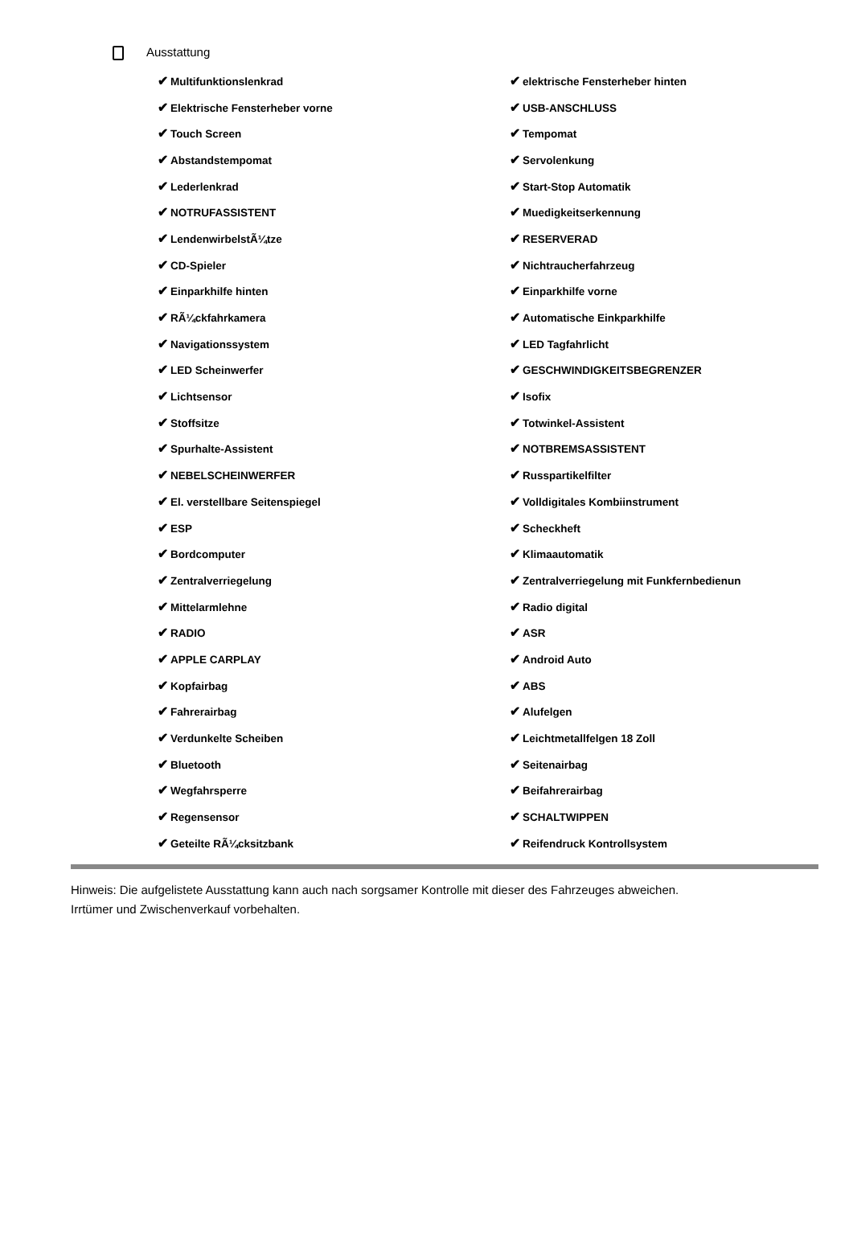Ausstattung
| ✔ Multifunktionslenkrad | ✔ elektrische Fensterheber hinten |
| ✔ Elektrische Fensterheber vorne | ✔ USB-ANSCHLUSS |
| ✔ Touch Screen | ✔ Tempomat |
| ✔ Abstandstempomat | ✔ Servolenkung |
| ✔ Lederlenkrad | ✔ Start-Stop Automatik |
| ✔ NOTRUFASSISTENT | ✔ Muedigkeitserkennung |
| ✔ LendenwirbelstÃ¼tze | ✔ RESERVERAD |
| ✔ CD-Spieler | ✔ Nichtraucherfahrzeug |
| ✔ Einparkhilfe hinten | ✔ Einparkhilfe vorne |
| ✔ RÃ¼ckfahrkamera | ✔ Automatische Einkparkhilfe |
| ✔ Navigationssystem | ✔ LED Tagfahrlicht |
| ✔ LED Scheinwerfer | ✔ GESCHWINDIGKEITSBEGRENZER |
| ✔ Lichtsensor | ✔ Isofix |
| ✔ Stoffsitze | ✔ Totwinkel-Assistent |
| ✔ Spurhalte-Assistent | ✔ NOTBREMSASSISTENT |
| ✔ NEBELSCHEINWERFER | ✔ Russpartikelfilter |
| ✔ El. verstellbare Seitenspiegel | ✔ Volldigitales Kombiinstrument |
| ✔ ESP | ✔ Scheckheft |
| ✔ Bordcomputer | ✔ Klimaautomatik |
| ✔ Zentralverriegelung | ✔ Zentralverriegelung mit Funkfernbedienun |
| ✔ Mittelarmlehne | ✔ Radio digital |
| ✔ RADIO | ✔ ASR |
| ✔ APPLE CARPLAY | ✔ Android Auto |
| ✔ Kopfairbag | ✔ ABS |
| ✔ Fahrerairbag | ✔ Alufelgen |
| ✔ Verdunkelte Scheiben | ✔ Leichtmetallfelgen 18 Zoll |
| ✔ Bluetooth | ✔ Seitenairbag |
| ✔ Wegfahrsperre | ✔ Beifahrerairbag |
| ✔ Regensensor | ✔ SCHALTWIPPEN |
| ✔ Geteilte RÃ¼cksitzbank | ✔ Reifendruck Kontrollsystem |
Hinweis: Die aufgelistete Ausstattung kann auch nach sorgsamer Kontrolle mit dieser des Fahrzeuges abweichen. Irrtümer und Zwischenverkauf vorbehalten.